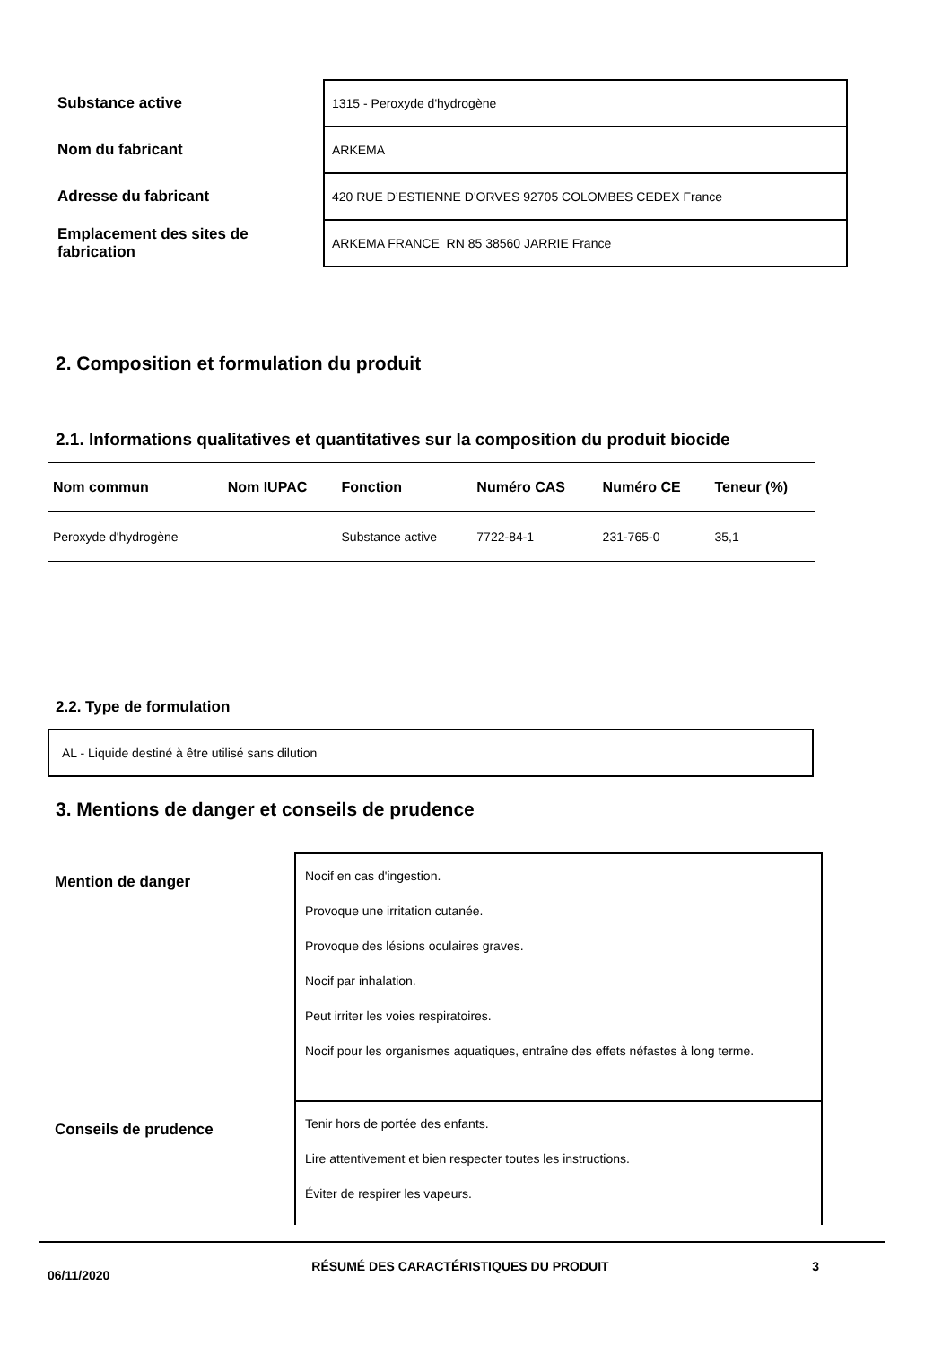| Substance active | 1315 - Peroxyde d'hydrogène |
| Nom du fabricant | ARKEMA |
| Adresse du fabricant | 420 RUE D’ESTIENNE D'ORVES 92705 COLOMBES CEDEX France |
| Emplacement des sites de fabrication | ARKEMA FRANCE RN 85 38560 JARRIE France |
2. Composition et formulation du produit
2.1. Informations qualitatives et quantitatives sur la composition du produit biocide
| Nom commun | Nom IUPAC | Fonction | Numéro CAS | Numéro CE | Teneur (%) |
| --- | --- | --- | --- | --- | --- |
| Peroxyde d'hydrogène | | Substance active | 7722-84-1 | 231-765-0 | 35,1 |
2.2. Type de formulation
AL - Liquide destiné à être utilisé sans dilution
3. Mentions de danger et conseils de prudence
| Mention de danger | Nocif en cas d'ingestion. Provoque une irritation cutanée. Provoque des lésions oculaires graves. Nocif par inhalation. Peut irriter les voies respiratoires. Nocif pour les organismes aquatiques, entraîne des effets néfastes à long terme. |
| Conseils de prudence | Tenir hors de portée des enfants. Lire attentivement et bien respecter toutes les instructions. Éviter de respirer les vapeurs. |
06/11/2020
RÉSUMÉ DES CARACTÉRISTIQUES DU PRODUIT 3